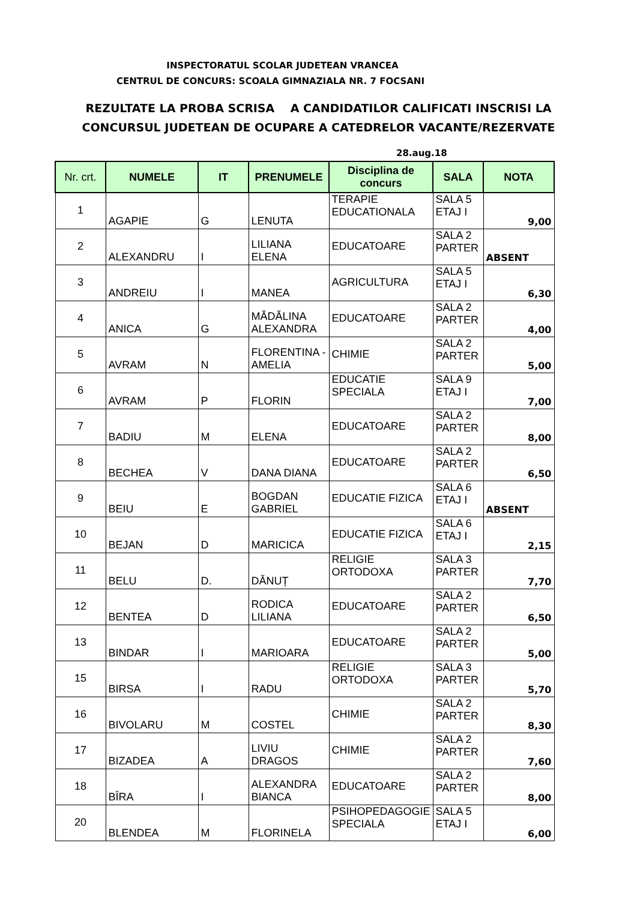INSPECTORATUL SCOLAR JUDETEAN VRANCEA
CENTRUL DE CONCURS: SCOALA GIMNAZIALA NR. 7 FOCSANI
REZULTATE LA PROBA SCRISA A CANDIDATILOR CALIFICATI INSCRISI LA
CONCURSUL JUDETEAN DE OCUPARE A CATEDRELOR VACANTE/REZERVATE
28.aug.18
| Nr. crt. | NUMELE | IT | PRENUMELE | Disciplina de concurs | SALA | NOTA |
| --- | --- | --- | --- | --- | --- | --- |
| 1 | AGAPIE | G | LENUTA | TERAPIE EDUCATIONALA | SALA 5 ETAJ I | 9,00 |
| 2 | ALEXANDRU | I | LILIANA ELENA | EDUCATOARE | SALA 2 PARTER | ABSENT |
| 3 | ANDREIU | I | MANEA | AGRICULTURA | SALA 5 ETAJ I | 6,30 |
| 4 | ANICA | G | MĂDĂLINA ALEXANDRA | EDUCATOARE | SALA 2 PARTER | 4,00 |
| 5 | AVRAM | N | FLORENTINA - AMELIA | CHIMIE | SALA 2 PARTER | 5,00 |
| 6 | AVRAM | P | FLORIN | EDUCATIE SPECIALA | SALA 9 ETAJ I | 7,00 |
| 7 | BADIU | M | ELENA | EDUCATOARE | SALA 2 PARTER | 8,00 |
| 8 | BECHEA | V | DANA DIANA | EDUCATOARE | SALA 2 PARTER | 6,50 |
| 9 | BEIU | E | BOGDAN GABRIEL | EDUCATIE FIZICA | SALA 6 ETAJ I | ABSENT |
| 10 | BEJAN | D | MARICICA | EDUCATIE FIZICA | SALA 6 ETAJ I | 2,15 |
| 11 | BELU | D. | DĂNUȚ | RELIGIE ORTODOXA | SALA 3 PARTER | 7,70 |
| 12 | BENTEA | D | RODICA LILIANA | EDUCATOARE | SALA 2 PARTER | 6,50 |
| 13 | BINDAR | I | MARIOARA | EDUCATOARE | SALA 2 PARTER | 5,00 |
| 15 | BIRSA | I | RADU | RELIGIE ORTODOXA | SALA 3 PARTER | 5,70 |
| 16 | BIVOLARU | M | COSTEL | CHIMIE | SALA 2 PARTER | 8,30 |
| 17 | BIZADEA | A | LIVIU DRAGOS | CHIMIE | SALA 2 PARTER | 7,60 |
| 18 | BÎRA | I | ALEXANDRA BIANCA | EDUCATOARE | SALA 2 PARTER | 8,00 |
| 20 | BLENDEA | M | FLORINELA | PSIHOPEDAGOGIE SPECIALA | SALA 5 ETAJ I | 6,00 |